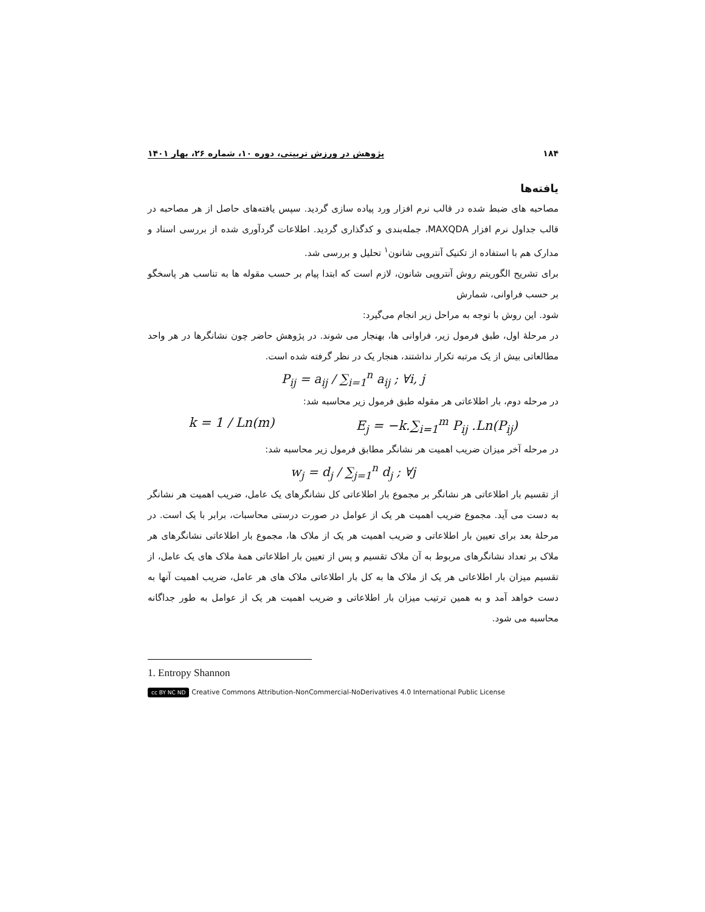۱۸۴ پژوهش در ورزش تربیتی، دوره ۱۰، شماره ۲۶، بهار ۱۴۰۱
یافته‌ها
مصاحبه های ضبط شده در قالب نرم افزار ورد پیاده سازی گردید. سپس یافته‌های حاصل از هر مصاحبه در قالب جداول نرم افزار MAXQDA، جمله‌بندی و کدگذاری گردید. اطلاعات گردآوری شده از بررسی اسناد و مدارک هم با استفاده از تکنیک آنتروپی شانون<sup>۱</sup> تحلیل و بررسی شد.
برای تشریح الگوریتم روش آنتروپی شانون، لازم است که ابتدا پیام بر حسب مقوله ها به تناسب هر پاسخگو بر حسب فراوانی، شمارش
شود. این روش با توجه به مراحل زیر انجام می‌گیرد:
در مرحلۀ اول، طبق فرمول زیر، فراوانی ها، بهنجار می شوند. در پژوهش حاضر چون نشانگرها در هر واحد مطالعاتی بیش از یک مرتبه تکرار نداشتند، هنجار یک در نظر گرفته شده است.
P<sub>ij</sub> = a<sub>ij</sub> / ∑<sub>i=1</sub><sup>n</sup> a<sub>ij</sub> ; ∀i, j
در مرحله دوم، بار اطلاعاتی هر مقوله طبق فرمول زیر محاسبه شد:
k = 1 / Ln(m) E<sub>j</sub> = −k.∑<sub>i=1</sub><sup>m</sup> P<sub>ij</sub> .Ln(P<sub>ij</sub>)
در مرحله آخر میزان ضریب اهمیت هر نشانگر مطابق فرمول زیر محاسبه شد:
w<sub>j</sub> = d<sub>j</sub> / ∑<sub>j=1</sub><sup>n</sup> d<sub>j</sub> ; ∀j
از تقسیم بار اطلاعاتی هر نشانگر بر مجموع بار اطلاعاتی کل نشانگرهای یک عامل، ضریب اهمیت هر نشانگر به دست می آید. مجموع ضریب اهمیت هر یک از عوامل در صورت درستی محاسبات، برابر با یک است. در مرحلۀ بعد برای تعیین بار اطلاعاتی و ضریب اهمیت هر یک از ملاک ها، مجموع بار اطلاعاتی نشانگرهای هر ملاک بر تعداد نشانگرهای مربوط به آن ملاک تقسیم و پس از تعیین بار اطلاعاتی همۀ ملاک های یک عامل، از تقسیم میزان بار اطلاعاتی هر یک از ملاک ها به کل بار اطلاعاتی ملاک های هر عامل، ضریب اهمیت آنها به دست خواهد آمد و به همین ترتیب میزان بار اطلاعاتی و ضریب اهمیت هر یک از عوامل به طور جداگانه محاسبه می شود.
1. Entropy Shannon
cc BY NC ND Creative Commons Attribution-NonCommercial-NoDerivatives 4.0 International Public License